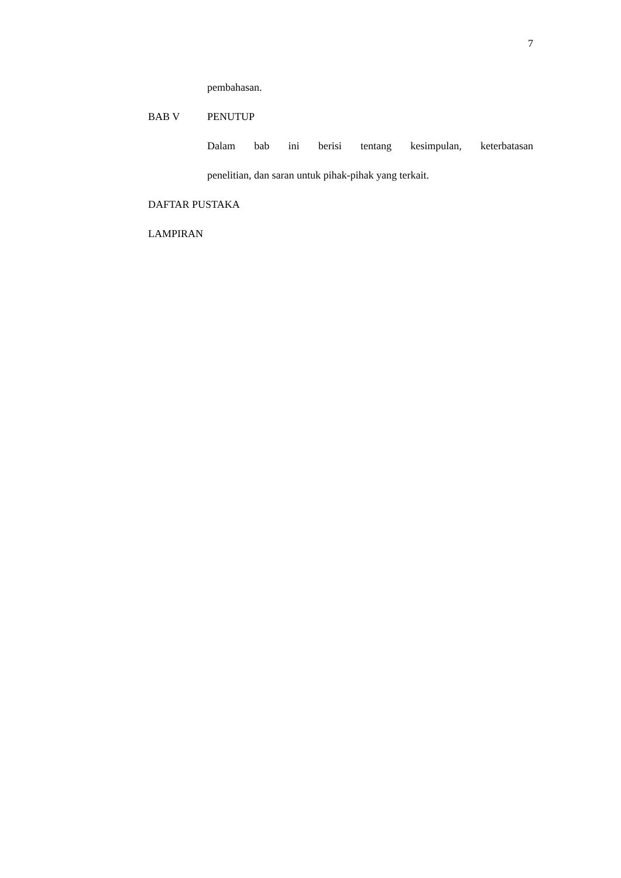7
pembahasan.
BAB V PENUTUP
Dalam bab ini berisi tentang kesimpulan, keterbatasan
penelitian, dan saran untuk pihak-pihak yang terkait.
DAFTAR PUSTAKA
LAMPIRAN